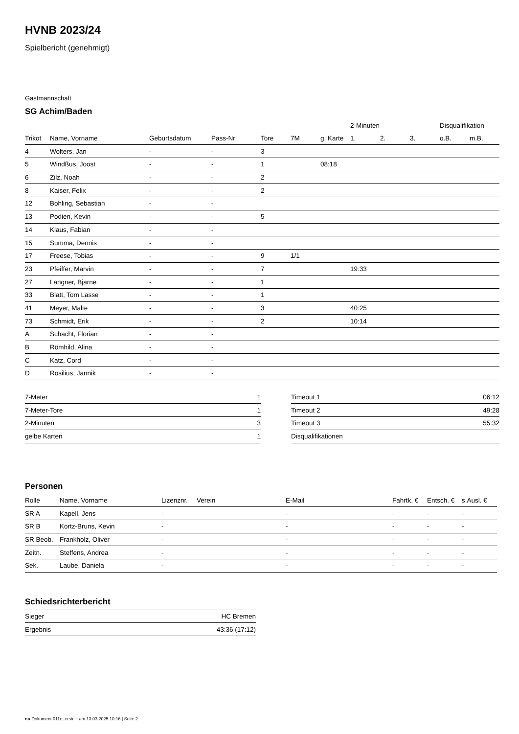HVNB 2023/24
Spielbericht (genehmigt)
Gastmannschaft
SG Achim/Baden
| | | | | | | | 2-Minuten | | | Disqualifikation | |
| --- | --- | --- | --- | --- | --- | --- | --- | --- | --- | --- | --- |
| Trikot | Name, Vorname | Geburtsdatum | Pass-Nr | Tore | 7M | g. Karte | 1. | 2. | 3. | o.B. | m.B. |
| 4 | Wolters, Jan | - | - | 3 | | | | | | | |
| 5 | Windßus, Joost | - | - | 1 | | 08:18 | | | | | |
| 6 | Zilz, Noah | - | - | 2 | | | | | | | |
| 8 | Kaiser, Felix | - | - | 2 | | | | | | | |
| 12 | Bohling, Sebastian | - | - | | | | | | | | |
| 13 | Podien, Kevin | - | - | 5 | | | | | | | |
| 14 | Klaus, Fabian | - | - | | | | | | | | |
| 15 | Summa, Dennis | - | - | | | | | | | | |
| 17 | Freese, Tobias | - | - | 9 | 1/1 | | | | | | |
| 23 | Pfeiffer, Marvin | - | - | 7 | | | 19:33 | | | | |
| 27 | Langner, Bjarne | - | - | 1 | | | | | | | |
| 33 | Blatt, Tom Lasse | - | - | 1 | | | | | | | |
| 41 | Meyer, Malte | - | - | 3 | | | 40:25 | | | | |
| 73 | Schmidt, Erik | - | - | 2 | | | 10:14 | | | | |
| A | Schacht, Florian | - | - | | | | | | | | |
| B | Römhild, Alina | - | - | | | | | | | | |
| C | Katz, Cord | - | - | | | | | | | | |
| D | Rosilius, Jannik | - | - | | | | | | | | |
| 7-Meter | 1 |
| 7-Meter-Tore | 1 |
| 2-Minuten | 3 |
| gelbe Karten | 1 |
| Timeout 1 | 06:12 |
| Timeout 2 | 49:28 |
| Timeout 3 | 55:32 |
| Disqualifikationen | |
Personen
| Rolle | Name, Vorname | Lizenznr. | Verein | E-Mail | Fahrtk. € | Entsch. € | s.Ausl. € |
| --- | --- | --- | --- | --- | --- | --- | --- |
| SR A | Kapell, Jens | - | | - | - | - | - |
| SR B | Kortz-Bruns, Kevin | - | | - | - | - | - |
| SR Beob. | Frankholz, Oliver | - | | - | - | - | - |
| Zeitn. | Steffens, Andrea | - | | - | - | - | - |
| Sek. | Laube, Daniela | - | | - | - | - | - |
Schiedsrichterbericht
| Sieger | HC Bremen |
| Ergebnis | 43:36 (17:12) |
nu.Dokument 011e, erstellt am 13.03.2025 10:16 | Seite 2